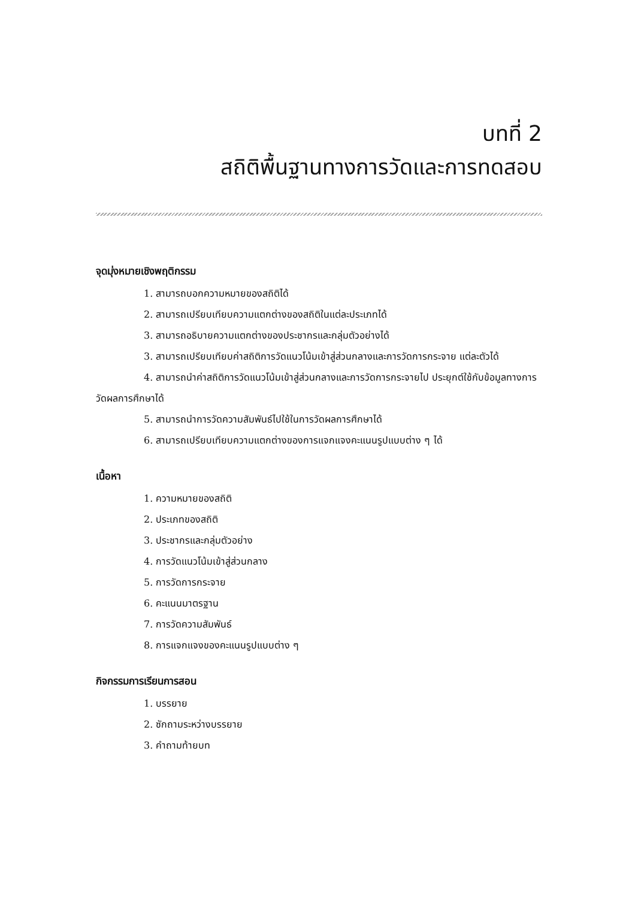บทที่ 2
สถิติพื้นฐานทางการวัดและการทดสอบ
จุดมุ่งหมายเชิงพฤติกรรม
1. สามารถบอกความหมายของสถิติได้
2. สามารถเปรียบเทียบความแตกต่างของสถิติในแต่ละประเภทได้
3. สามารถอธิบายความแตกต่างของประชากรและกลุ่มตัวอย่างได้
3. สามารถเปรียบเทียบค่าสถิติการวัดแนวโน้มเข้าสู่ส่วนกลางและการวัดการกระจาย แต่ละตัวได้
4. สามารถนำค่าสถิติการวัดแนวโน้มเข้าสู่ส่วนกลางและการวัดการกระจายไป ประยุกต์ใช้กับข้อมูลทางการวัดผลการศึกษาได้
5. สามารถนำการวัดความสัมพันธ์ไปใช้ในการวัดผลการศึกษาได้
6. สามารถเปรียบเทียบความแตกต่างของการแจกแจงคะแนนรูปแบบต่าง ๆ ได้
เนื้อหา
1. ความหมายของสถิติ
2. ประเภทของสถิติ
3. ประชากรและกลุ่มตัวอย่าง
4. การวัดแนวโน้มเข้าสู่ส่วนกลาง
5. การวัดการกระจาย
6. คะแนนมาตรฐาน
7. การวัดความสัมพันธ์
8. การแจกแจงของคะแนนรูปแบบต่าง ๆ
กิจกรรมการเรียนการสอน
1. บรรยาย
2. ซักถามระหว่างบรรยาย
3. คำถามท้ายบท